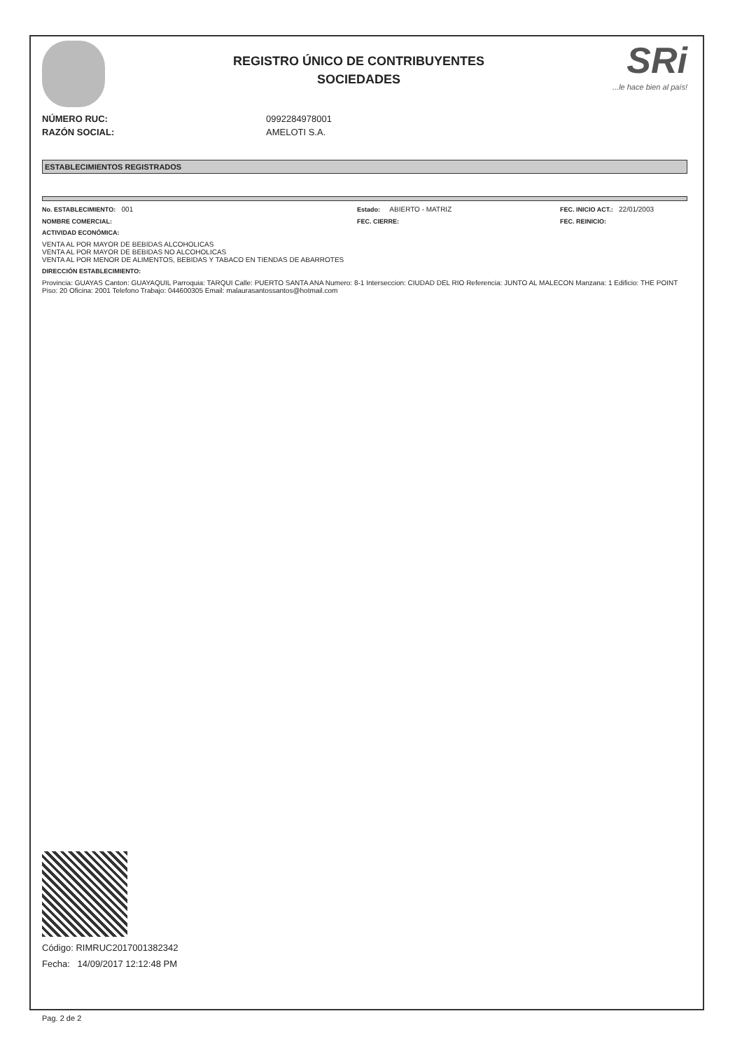REGISTRO ÚNICO DE CONTRIBUYENTES
SOCIEDADES
SRi...le hace bien al país!
NÚMERO RUC: 0992284978001
RAZÓN SOCIAL: AMELOTI S.A.
ESTABLECIMIENTOS REGISTRADOS
No. ESTABLECIMIENTO: 001 Estado: ABIERTO - MATRIZ FEC. INICIO ACT.: 22/01/2003
NOMBRE COMERCIAL: FEC. CIERRE: FEC. REINICIO:
ACTIVIDAD ECONÓMICA:
VENTA AL POR MAYOR DE BEBIDAS ALCOHOLICAS
VENTA AL POR MAYOR DE BEBIDAS NO ALCOHOLICAS
VENTA AL POR MENOR DE ALIMENTOS, BEBIDAS Y TABACO EN TIENDAS DE ABARROTES
DIRECCIÓN ESTABLECIMIENTO:
Provincia: GUAYAS Canton: GUAYAQUIL Parroquia: TARQUI Calle: PUERTO SANTA ANA Numero: 8-1 Interseccion: CIUDAD DEL RIO Referencia: JUNTO AL MALECON Manzana: 1 Edificio: THE POINT Piso: 20 Oficina: 2001 Telefono Trabajo: 044600305 Email: malaurasantossantos@hotmail.com
Código: RIMRUC2017001382342
Fecha: 14/09/2017 12:12:48 PM
Pag. 2 de 2